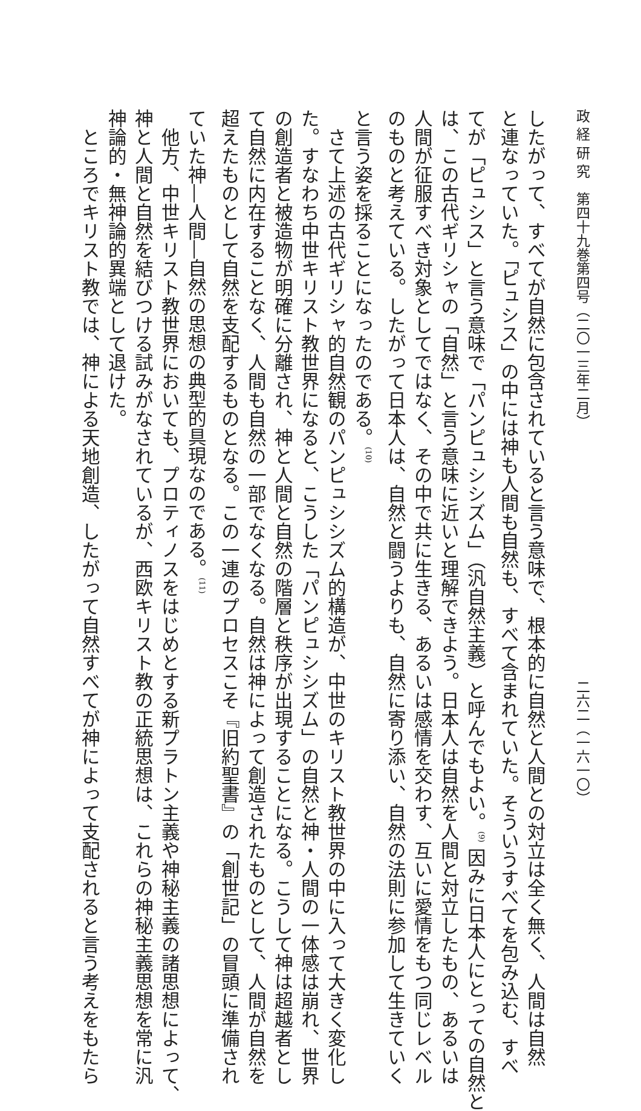政 経 研 究　第四十九巻第四号（二〇一三年二月） 二六二（一六一〇）
したがって、すべてが自然に包含されていると言う意味で、根本的に自然と人間との対立は全く無く、人間は自然
と連なっていた。「ピュシス」の中には神も人間も自然も、すべて含まれていた。そういうすべてを包み込む、すべ
てが「ピュシス」と言う意味で「パンピュシシズム」（汎自然主義）と呼んでもよい。<sup>(9)</sup> 因みに日本人にとっての自然と
は、この古代ギリシャの「自然」と言う意味に近いと理解できよう。日本人は自然を人間と対立したもの、あるいは
人間が征服すべき対象としてではなく、その中で共に生きる、あるいは感情を交わす、互いに愛情をもつ同じレベル
のものと考えている。したがって日本人は、自然と闘うよりも、自然に寄り添い、自然の法則に参加して生きていく
と言う姿を採ることになったのである。<sup>(10)</sup>
　さて上述の古代ギリシャ的自然観のパンピュシシズム的構造が、中世のキリスト教世界の中に入って大きく変化し
た。すなわち中世キリスト教世界になると、こうした「パンピュシシズム」の自然と神・人間の一体感は崩れ、世界
の創造者と被造物が明確に分離され、神と人間と自然の階層と秩序が出現することになる。こうして神は超越者とし
て自然に内在することなく、人間も自然の一部でなくなる。自然は神によって創造されたものとして、人間が自然を
超えたものとして自然を支配するものとなる。この一連のプロセスこそ『旧約聖書』の「創世記」の冒頭に準備され
ていた神―人間―自然の思想の典型的具現なのである。<sup>(11)</sup>
　他方、中世キリスト教世界においても、プロティノスをはじめとする新プラトン主義や神秘主義の諸思想によって、
神と人間と自然を結びつける試みがなされているが、西欧キリスト教の正統思想は、これらの神秘主義思想を常に汎
神論的・無神論的異端として退けた。
　ところでキリスト教では、神による天地創造、したがって自然すべてが神によって支配されると言う考えをもたら